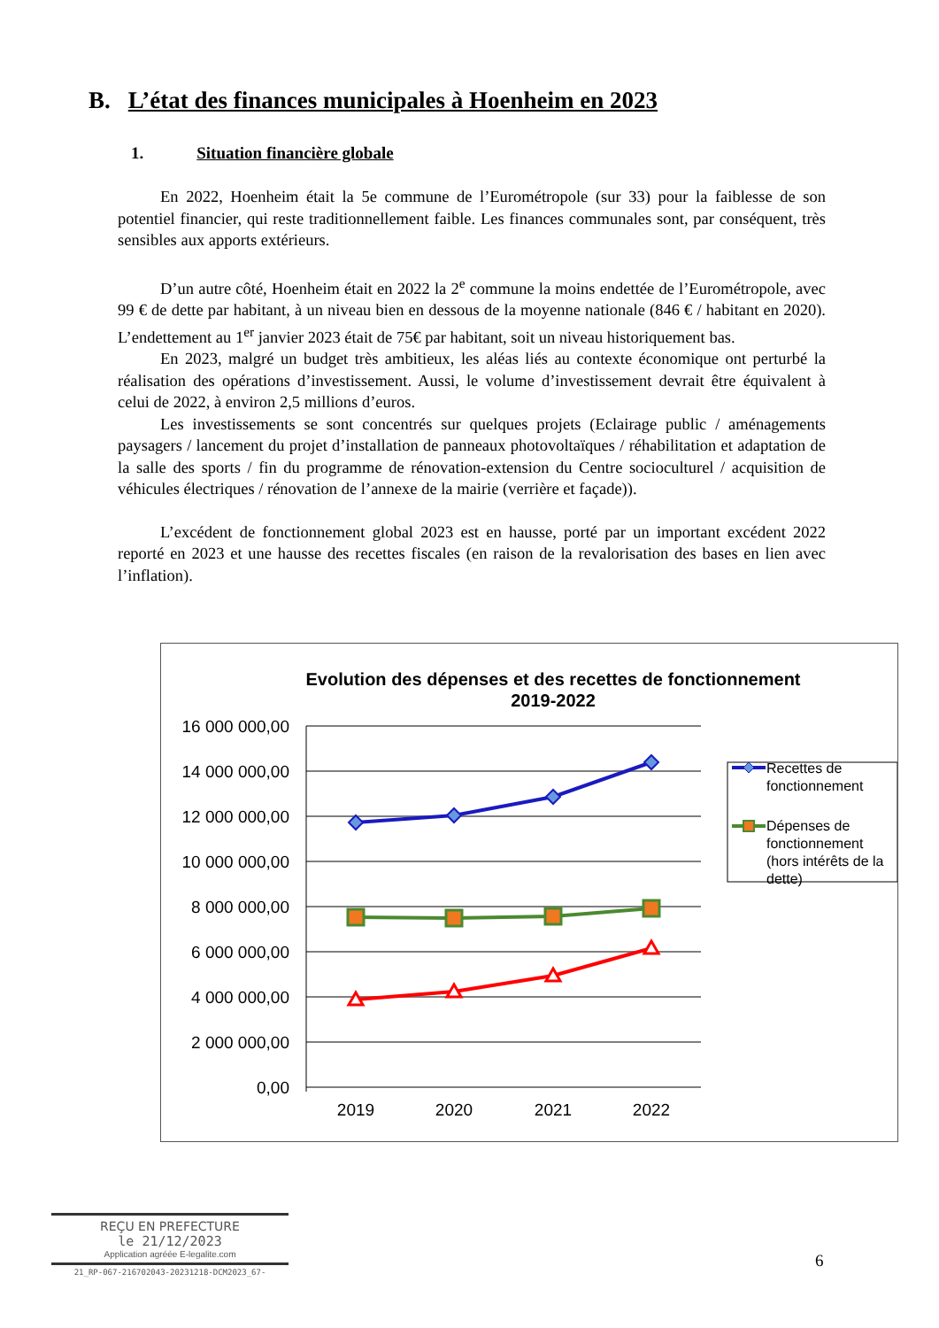B. L’état des finances municipales à Hoenheim en 2023
1. Situation financière globale
En 2022, Hoenheim était la 5e commune de l’Eurométropole (sur 33) pour la faiblesse de son potentiel financier, qui reste traditionnellement faible. Les finances communales sont, par conséquent, très sensibles aux apports extérieurs.
D’un autre côté, Hoenheim était en 2022 la 2<sup>e</sup> commune la moins endettée de l’Eurométropole, avec 99 € de dette par habitant, à un niveau bien en dessous de la moyenne nationale (846 € / habitant en 2020). L’endettement au 1<sup>er</sup> janvier 2023 était de 75€ par habitant, soit un niveau historiquement bas.
En 2023, malgré un budget très ambitieux, les aléas liés au contexte économique ont perturbé la réalisation des opérations d’investissement. Aussi, le volume d’investissement devrait être équivalent à celui de 2022, à environ 2,5 millions d’euros.
Les investissements se sont concentrés sur quelques projets (Eclairage public / aménagements paysagers / lancement du projet d’installation de panneaux photovoltaïques / réhabilitation et adaptation de la salle des sports / fin du programme de rénovation-extension du Centre socioculturel / acquisition de véhicules électriques / rénovation de l’annexe de la mairie (verrière et façade)).
L’excédent de fonctionnement global 2023 est en hausse, porté par un important excédent 2022 reporté en 2023 et une hausse des recettes fiscales (en raison de la revalorisation des bases en lien avec l’inflation).
Evolution des dépenses et des recettes de fonctionnement
2019-2022
16 000 000,00
14 000 000,00
12 000 000,00
10 000 000,00
8 000 000,00
6 000 000,00
4 000 000,00
2 000 000,00
0,00
2019
2020
2021
2022
Recettes de
fonctionnement
Dépenses de
fonctionnement
(hors intérêts de la
dette)
REÇU EN PREFECTURE
le 21/12/2023
Application agréée E-legalite.com
21_RP-067-216702043-20231218-DCM2023_67-
6